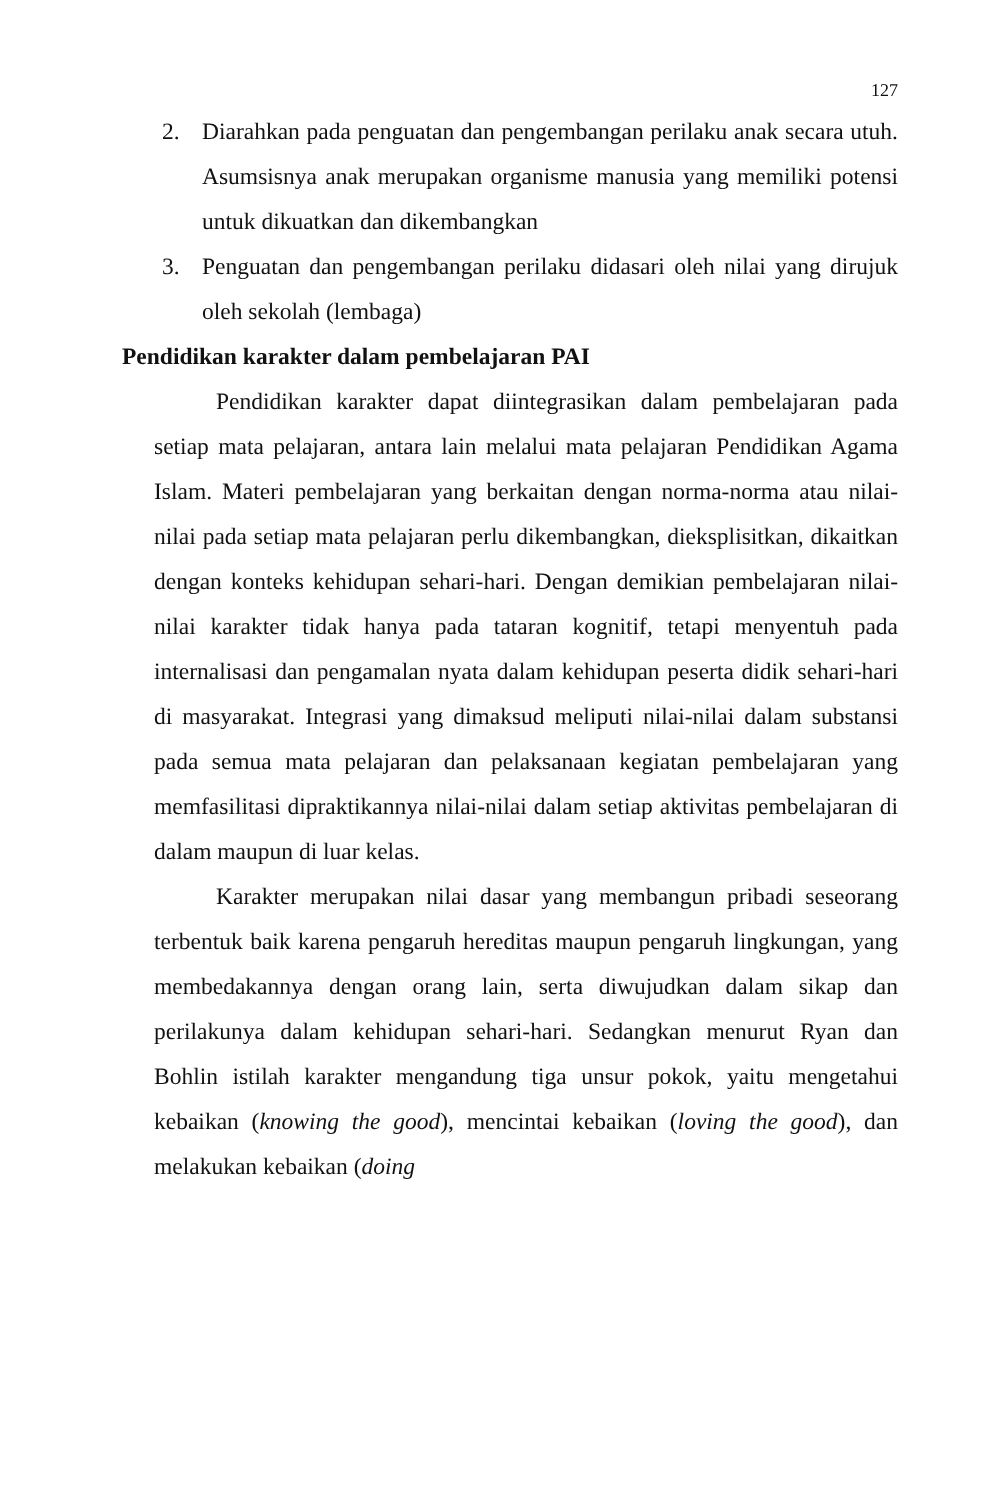127
2. Diarahkan pada penguatan dan pengembangan perilaku anak secara utuh. Asumsisnya anak merupakan organisme manusia yang memiliki potensi untuk dikuatkan dan dikembangkan
3. Penguatan dan pengembangan perilaku didasari oleh nilai yang dirujuk oleh sekolah (lembaga)
Pendidikan karakter dalam pembelajaran PAI
Pendidikan karakter dapat diintegrasikan dalam pembelajaran pada setiap mata pelajaran, antara lain melalui mata pelajaran Pendidikan Agama Islam. Materi pembelajaran yang berkaitan dengan norma-norma atau nilai-nilai pada setiap mata pelajaran perlu dikembangkan, dieksplisitkan, dikaitkan dengan konteks kehidupan sehari-hari. Dengan demikian pembelajaran nilai-nilai karakter tidak hanya pada tataran kognitif, tetapi menyentuh pada internalisasi dan pengamalan nyata dalam kehidupan peserta didik sehari-hari di masyarakat. Integrasi yang dimaksud meliputi nilai-nilai dalam substansi pada semua mata pelajaran dan pelaksanaan kegiatan pembelajaran yang memfasilitasi dipraktikannya nilai-nilai dalam setiap aktivitas pembelajaran di dalam maupun di luar kelas.
Karakter merupakan nilai dasar yang membangun pribadi seseorang terbentuk baik karena pengaruh hereditas maupun pengaruh lingkungan, yang membedakannya dengan orang lain, serta diwujudkan dalam sikap dan perilakunya dalam kehidupan sehari-hari. Sedangkan menurut Ryan dan Bohlin istilah karakter mengandung tiga unsur pokok, yaitu mengetahui kebaikan (knowing the good), mencintai kebaikan (loving the good), dan melakukan kebaikan (doing